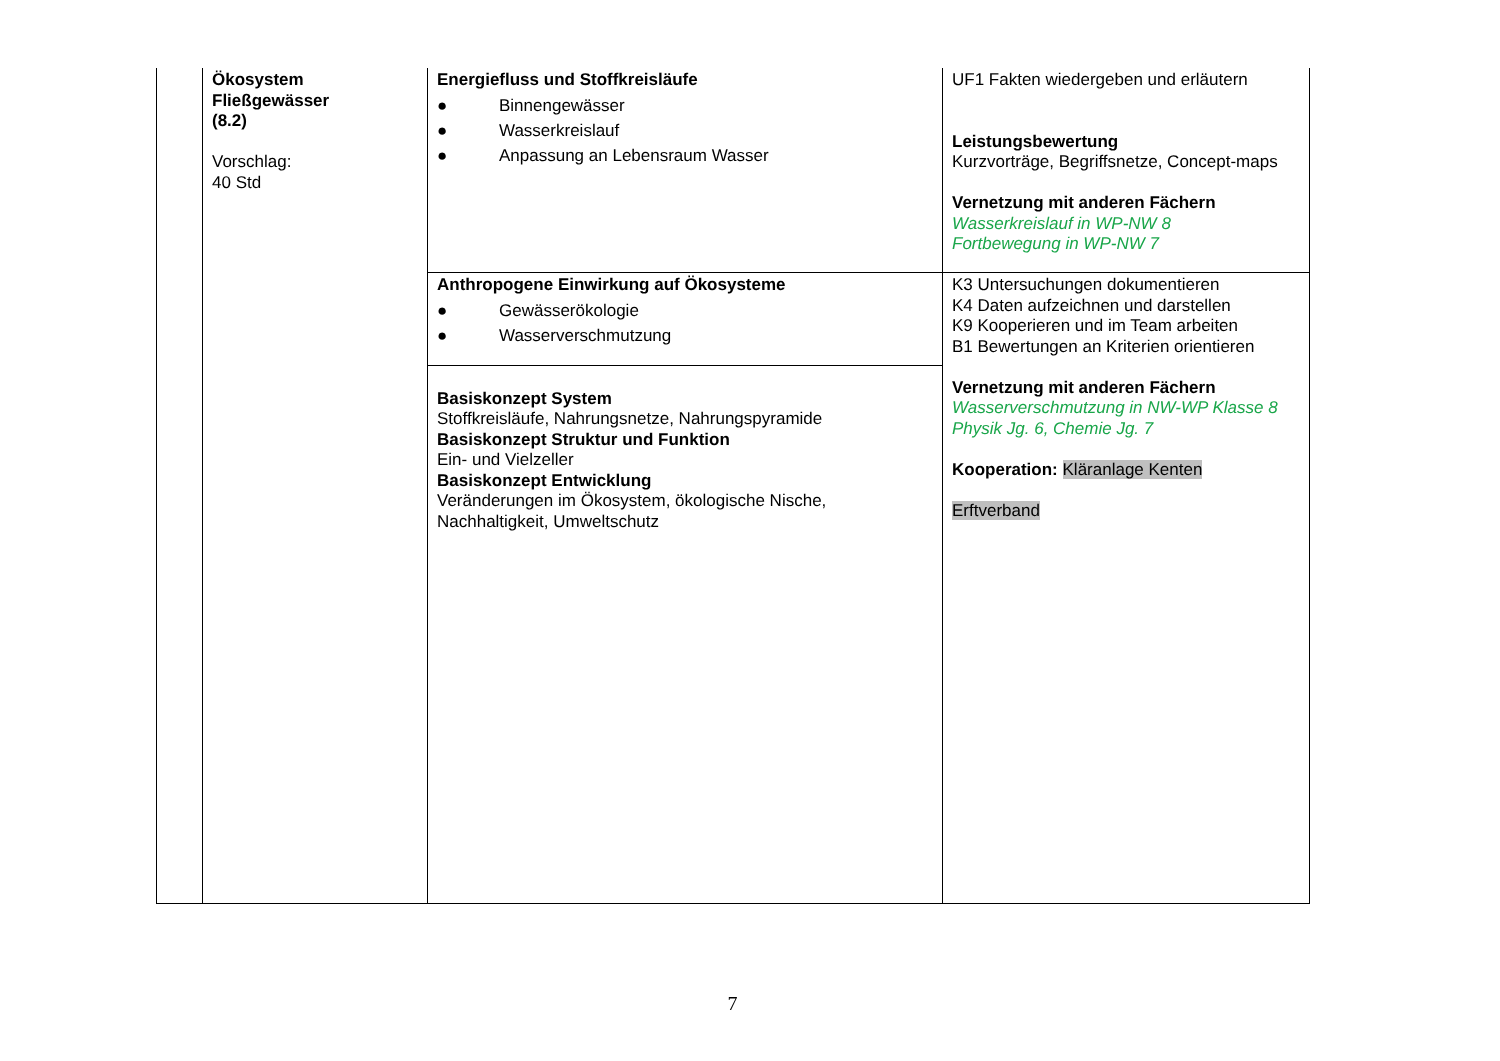| | Ökosystem Fließgewässer (8.2) Vorschlag: 40 Std | Energiefluss und Stoffkreisläufe ● Binnengewässer ● Wasserkreislauf ● Anpassung an Lebensraum Wasser | UF1 Fakten wiedergeben und erläutern Leistungsbewertung Kurzvorträge, Begriffsnetze, Concept-maps Vernetzung mit anderen Fächern Wasserkreislauf in WP-NW 8 Fortbewegung in WP-NW 7 |
| | | Anthropogene Einwirkung auf Ökosysteme ● Gewässerökologie ● Wasserverschmutzung | K3 Untersuchungen dokumentieren K4 Daten aufzeichnen und darstellen K9 Kooperieren und im Team arbeiten B1 Bewertungen an Kriterien orientieren Vernetzung mit anderen Fächern Wasserverschmutzung in NW-WP Klasse 8 Physik Jg. 6, Chemie Jg. 7 Kooperation: Kläranlage Kenten Erftverband |
| | | Basiskonzept System Stoffkreisläufe, Nahrungsnetze, Nahrungspyramide Basiskonzept Struktur und Funktion Ein- und Vielzeller Basiskonzept Entwicklung Veränderungen im Ökosystem, ökologische Nische, Nachhaltigkeit, Umweltschutz | |
7